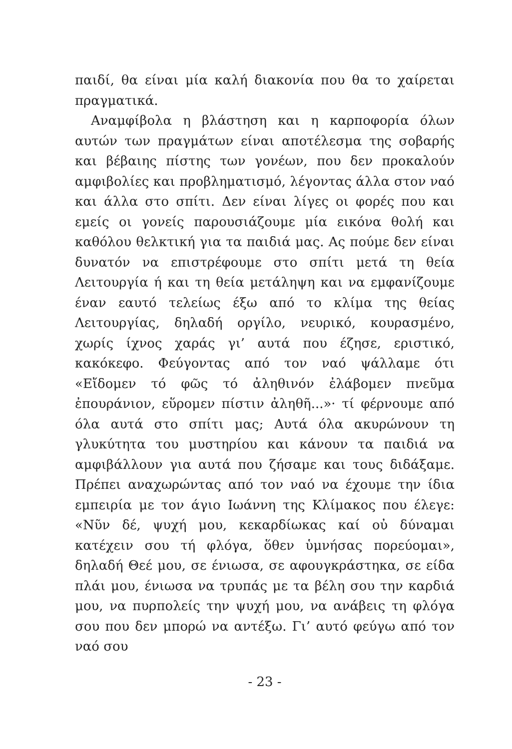παιδί, θα είναι μία καλή διακονία που θα το χαίρεται πραγματικά.
Αναμφίβολα η βλάστηση και η καρποφορία όλων αυτών των πραγμάτων είναι αποτέλεσμα της σοβαρής και βέβαιης πίστης των γονέων, που δεν προκαλούν αμφιβολίες και προβληματισμό, λέγοντας άλλα στον ναό και άλλα στο σπίτι. Δεν είναι λίγες οι φορές που και εμείς οι γονείς παρουσιάζουμε μία εικόνα θολή και καθόλου θελκτική για τα παιδιά μας. Ας πούμε δεν είναι δυνατόν να επιστρέφουμε στο σπίτι μετά τη θεία Λειτουργία ή και τη θεία μετάληψη και να εμφανίζουμε έναν εαυτό τελείως έξω από το κλίμα της θείας Λειτουργίας, δηλαδή οργίλο, νευρικό, κουρασμένο, χωρίς ίχνος χαράς γι’ αυτά που έζησε, εριστικό, κακόκεφο. Φεύγοντας από τον ναό ψάλλαμε ότι «Εἴδομεν τό φῶς τό ἀληθινόν ἐλάβομεν πνεῦμα ἐπουράνιον, εὕρομεν πίστιν ἀληθῆ...»· τί φέρνουμε από όλα αυτά στο σπίτι μας; Αυτά όλα ακυρώνουν τη γλυκύτητα του μυστηρίου και κάνουν τα παιδιά να αμφιβάλλουν για αυτά που ζήσαμε και τους διδάξαμε. Πρέπει αναχωρώντας από τον ναό να έχουμε την ίδια εμπειρία με τον άγιο Ιωάννη της Κλίμακος που έλεγε: «Νῦν δέ, ψυχή μου, κεκαρδίωκας καί οὐ δύναμαι κατέχειν σου τή φλόγα, ὅθεν ὑμνήσας πορεύομαι», δηλαδή Θεέ μου, σε ένιωσα, σε αφουγκράστηκα, σε είδα πλάι μου, ένιωσα να τρυπάς με τα βέλη σου την καρδιά μου, να πυρπολείς την ψυχή μου, να ανάβεις τη φλόγα σου που δεν μπορώ να αντέξω. Γι’ αυτό φεύγω από τον ναό σου
- 23 -